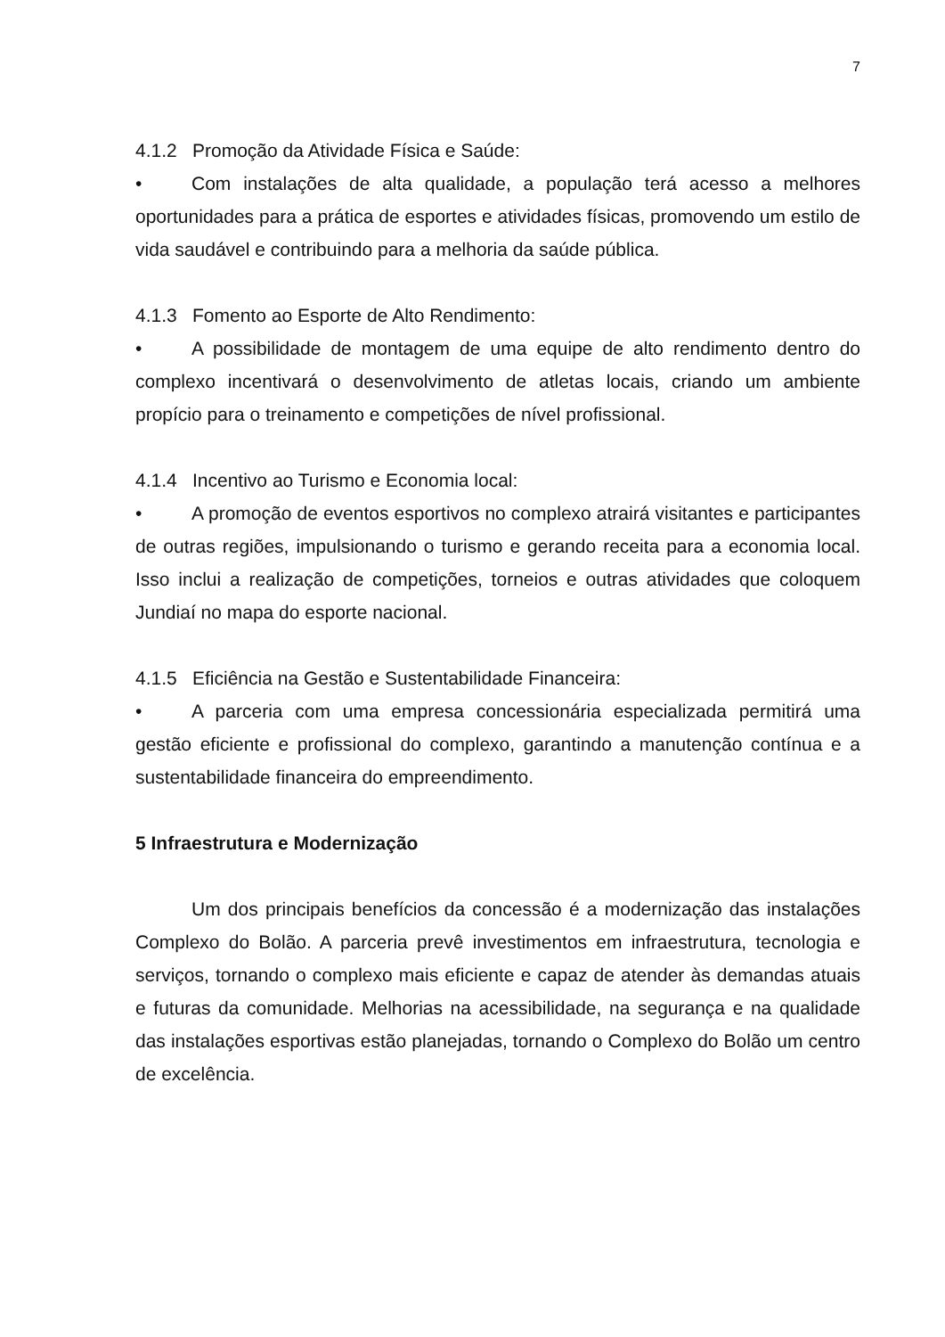7
4.1.2 Promoção da Atividade Física e Saúde:
• Com instalações de alta qualidade, a população terá acesso a melhores oportunidades para a prática de esportes e atividades físicas, promovendo um estilo de vida saudável e contribuindo para a melhoria da saúde pública.
4.1.3 Fomento ao Esporte de Alto Rendimento:
• A possibilidade de montagem de uma equipe de alto rendimento dentro do complexo incentivará o desenvolvimento de atletas locais, criando um ambiente propício para o treinamento e competições de nível profissional.
4.1.4 Incentivo ao Turismo e Economia local:
• A promoção de eventos esportivos no complexo atrairá visitantes e participantes de outras regiões, impulsionando o turismo e gerando receita para a economia local. Isso inclui a realização de competições, torneios e outras atividades que coloquem Jundiaí no mapa do esporte nacional.
4.1.5 Eficiência na Gestão e Sustentabilidade Financeira:
• A parceria com uma empresa concessionária especializada permitirá uma gestão eficiente e profissional do complexo, garantindo a manutenção contínua e a sustentabilidade financeira do empreendimento.
5 Infraestrutura e Modernização
Um dos principais benefícios da concessão é a modernização das instalações Complexo do Bolão. A parceria prevê investimentos em infraestrutura, tecnologia e serviços, tornando o complexo mais eficiente e capaz de atender às demandas atuais e futuras da comunidade. Melhorias na acessibilidade, na segurança e na qualidade das instalações esportivas estão planejadas, tornando o Complexo do Bolão um centro de excelência.